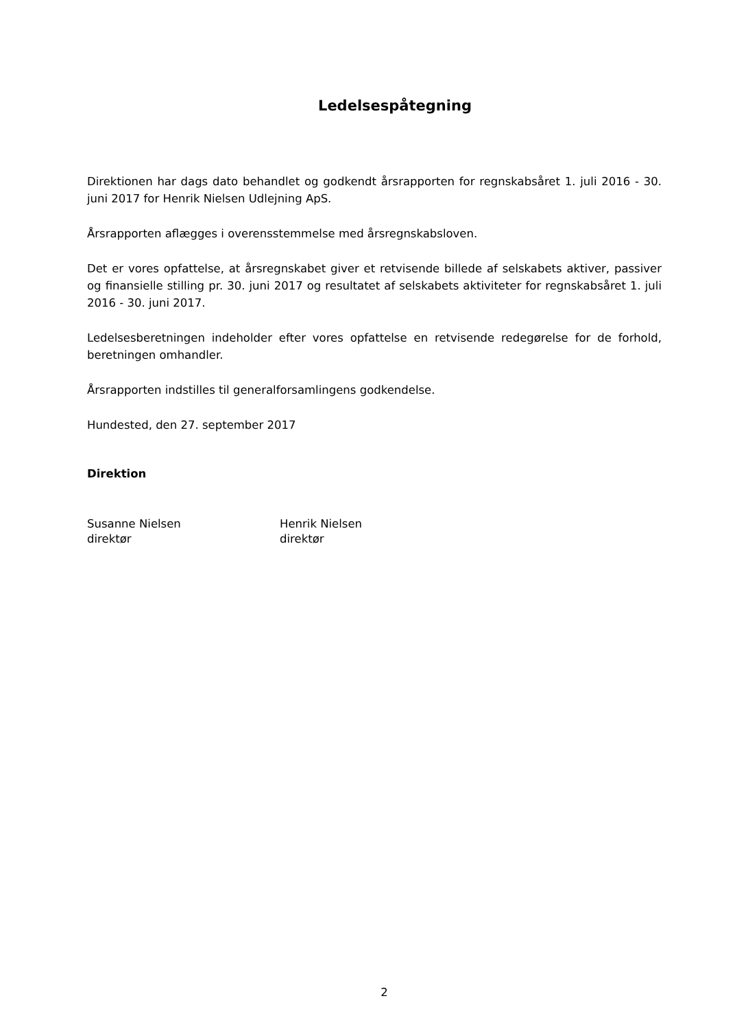Ledelsespåtegning
Direktionen har dags dato behandlet og godkendt årsrapporten for regnskabsåret 1. juli 2016 - 30. juni 2017 for Henrik Nielsen Udlejning ApS.
Årsrapporten aflægges i overensstemmelse med årsregnskabsloven.
Det er vores opfattelse, at årsregnskabet giver et retvisende billede af selskabets aktiver, passiver og finansielle stilling pr. 30. juni 2017 og resultatet af selskabets aktiviteter for regnskabsåret 1. juli 2016 - 30. juni 2017.
Ledelsesberetningen indeholder efter vores opfattelse en retvisende redegørelse for de forhold, beretningen omhandler.
Årsrapporten indstilles til generalforsamlingens godkendelse.
Hundested, den 27. september 2017
Direktion
Susanne Nielsen
direktør
Henrik Nielsen
direktør
2